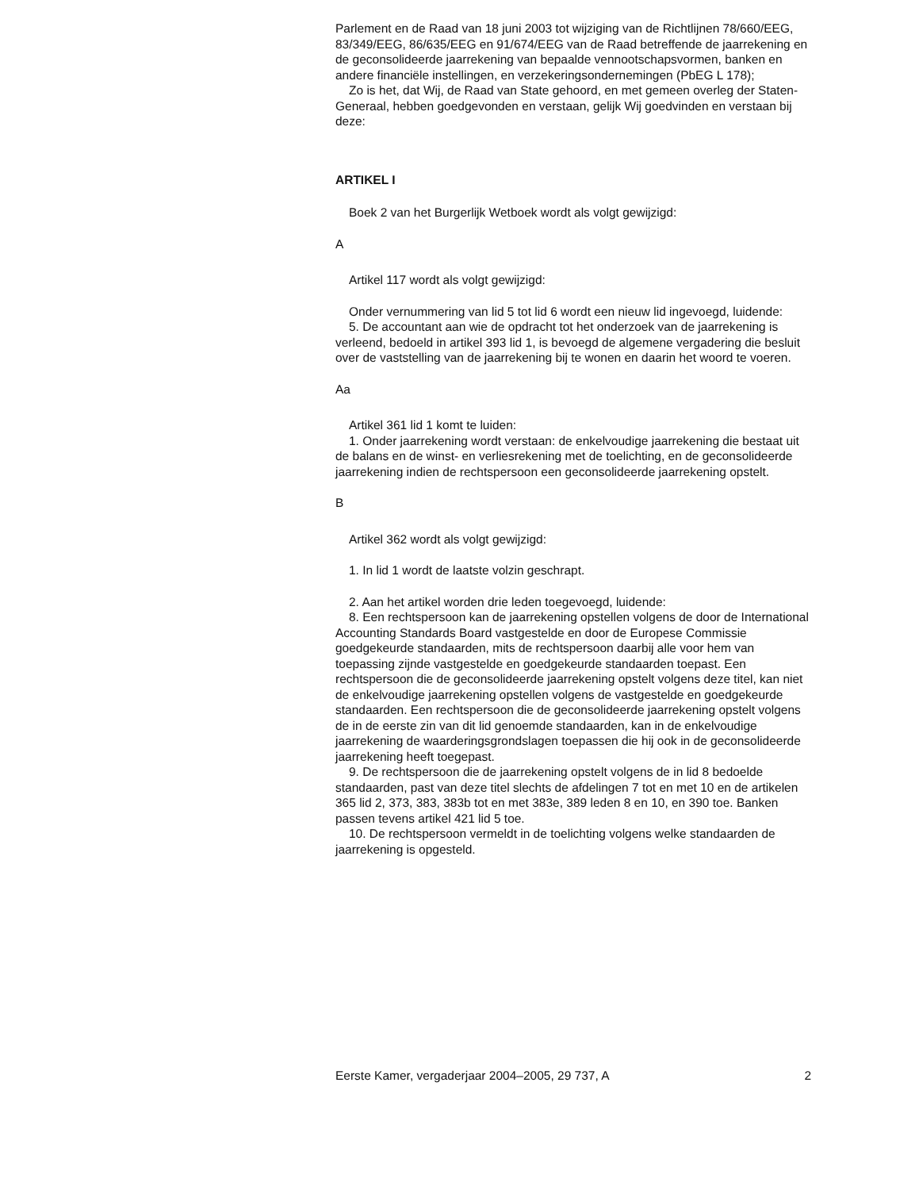Parlement en de Raad van 18 juni 2003 tot wijziging van de Richtlijnen 78/660/EEG, 83/349/EEG, 86/635/EEG en 91/674/EEG van de Raad betreffende de jaarrekening en de geconsolideerde jaarrekening van bepaalde vennootschapsvormen, banken en andere financiële instellingen, en verzekeringsondernemingen (PbEG L 178);
Zo is het, dat Wij, de Raad van State gehoord, en met gemeen overleg der Staten-Generaal, hebben goedgevonden en verstaan, gelijk Wij goedvinden en verstaan bij deze:
ARTIKEL I
Boek 2 van het Burgerlijk Wetboek wordt als volgt gewijzigd:
A
Artikel 117 wordt als volgt gewijzigd:
Onder vernummering van lid 5 tot lid 6 wordt een nieuw lid ingevoegd, luidende:
5. De accountant aan wie de opdracht tot het onderzoek van de jaarrekening is verleend, bedoeld in artikel 393 lid 1, is bevoegd de algemene vergadering die besluit over de vaststelling van de jaarrekening bij te wonen en daarin het woord te voeren.
Aa
Artikel 361 lid 1 komt te luiden:
1. Onder jaarrekening wordt verstaan: de enkelvoudige jaarrekening die bestaat uit de balans en de winst- en verliesrekening met de toelichting, en de geconsolideerde jaarrekening indien de rechtspersoon een geconsolideerde jaarrekening opstelt.
B
Artikel 362 wordt als volgt gewijzigd:
1. In lid 1 wordt de laatste volzin geschrapt.
2. Aan het artikel worden drie leden toegevoegd, luidende:
8. Een rechtspersoon kan de jaarrekening opstellen volgens de door de International Accounting Standards Board vastgestelde en door de Europese Commissie goedgekeurde standaarden, mits de rechtspersoon daarbij alle voor hem van toepassing zijnde vastgestelde en goedgekeurde standaarden toepast. Een rechtspersoon die de geconsolideerde jaarrekening opstelt volgens deze titel, kan niet de enkelvoudige jaarrekening opstellen volgens de vastgestelde en goedgekeurde standaarden. Een rechtspersoon die de geconsolideerde jaarrekening opstelt volgens de in de eerste zin van dit lid genoemde standaarden, kan in de enkelvoudige jaarrekening de waarderingsgrondslagen toepassen die hij ook in de geconsolideerde jaarrekening heeft toegepast.
9. De rechtspersoon die de jaarrekening opstelt volgens de in lid 8 bedoelde standaarden, past van deze titel slechts de afdelingen 7 tot en met 10 en de artikelen 365 lid 2, 373, 383, 383b tot en met 383e, 389 leden 8 en 10, en 390 toe. Banken passen tevens artikel 421 lid 5 toe.
10. De rechtspersoon vermeldt in de toelichting volgens welke standaarden de jaarrekening is opgesteld.
Eerste Kamer, vergaderjaar 2004–2005, 29 737, A 2